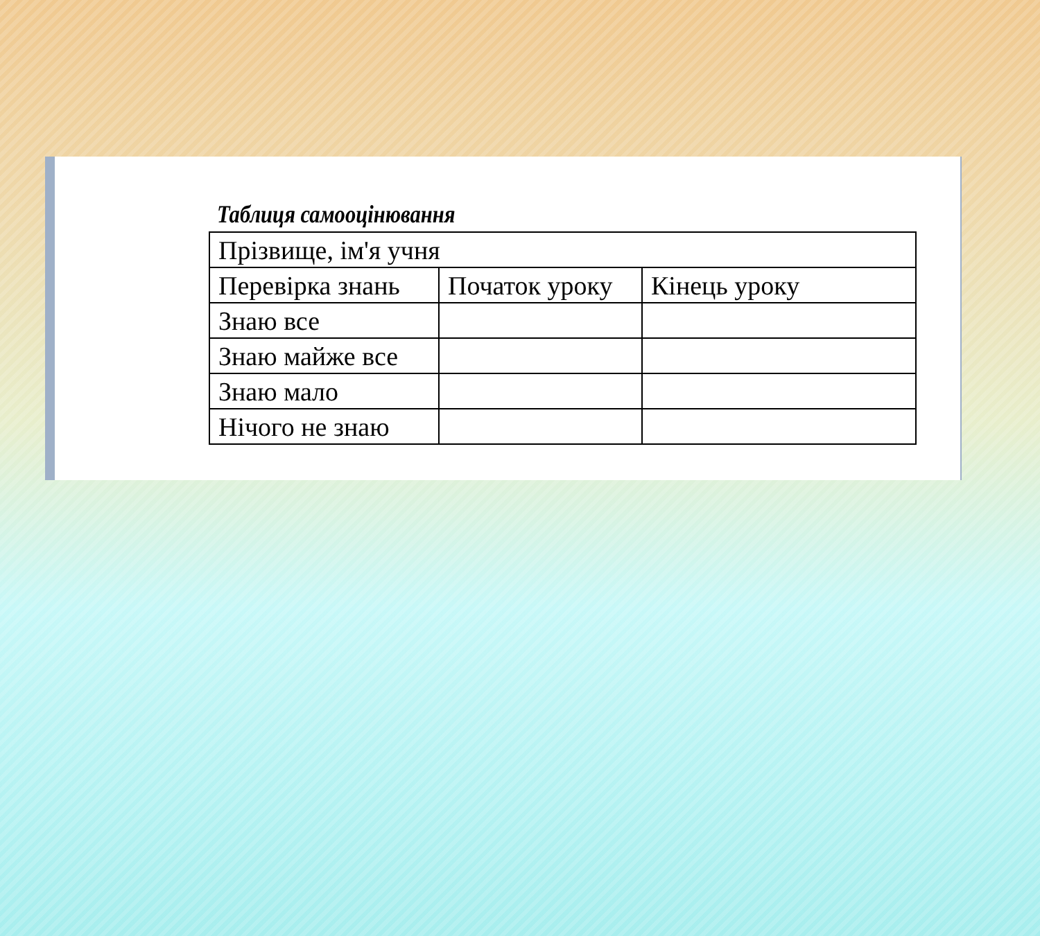Таблиця самооцінювання
| Прізвище, ім'я учня | | |
| Перевірка знань | Початок уроку | Кінець уроку |
| Знаю все | | |
| Знаю майже все | | |
| Знаю мало | | |
| Нічого не знаю | | |